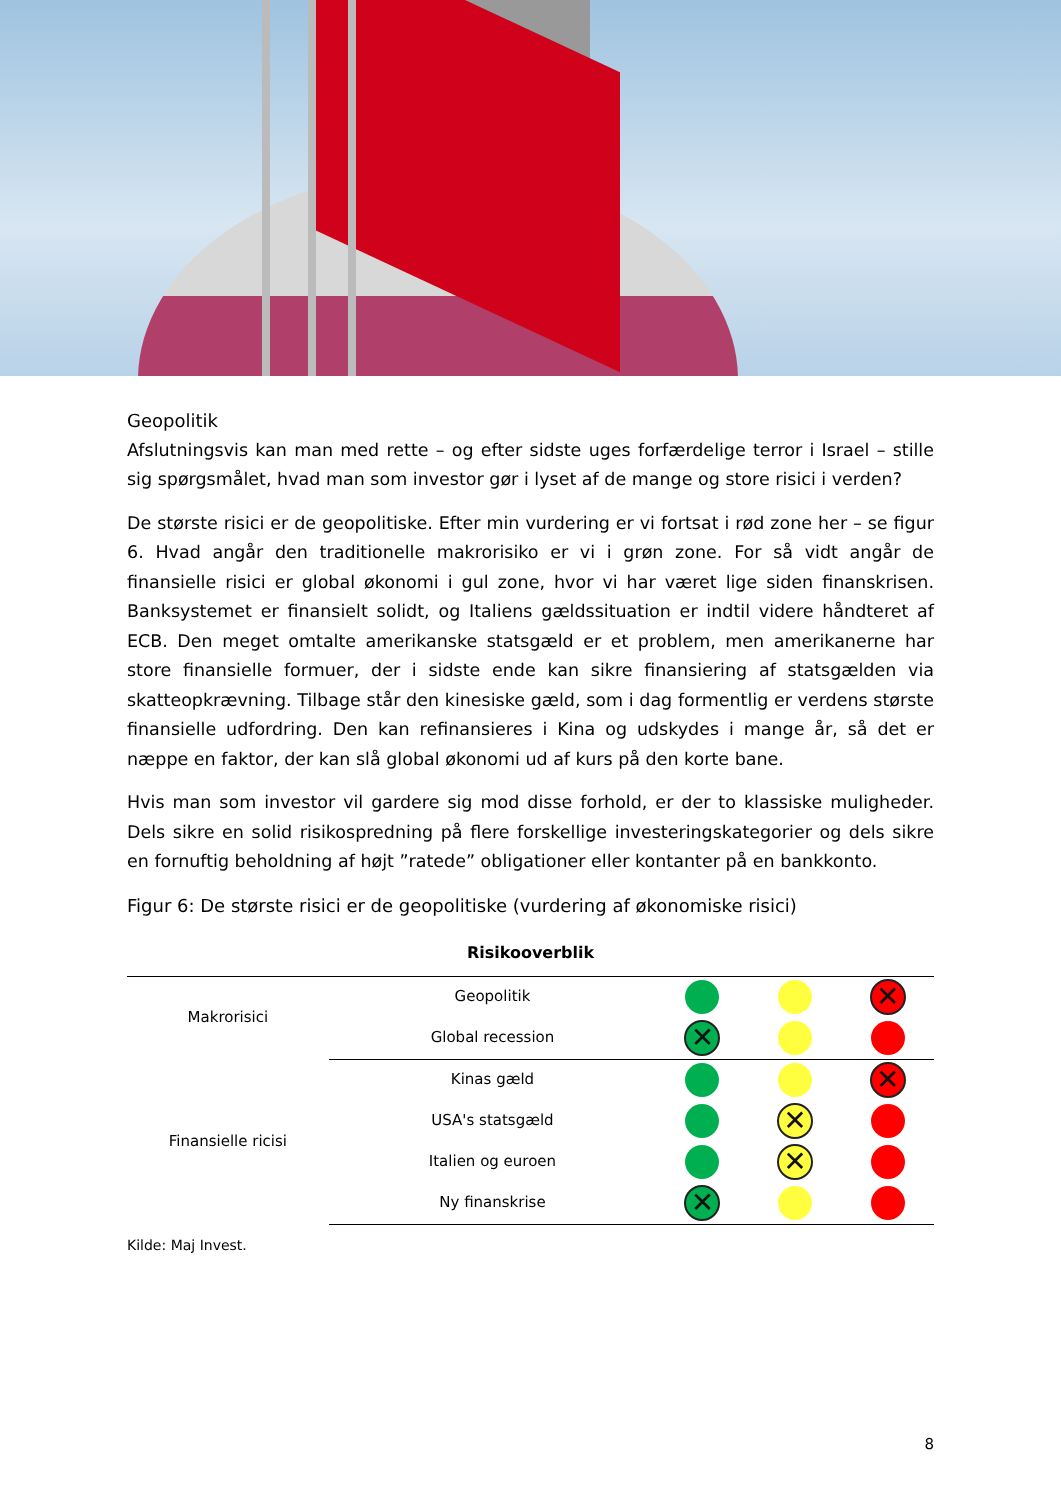Geopolitik
Afslutningsvis kan man med rette – og efter sidste uges forfærdelige terror i Israel – stille sig spørgsmålet, hvad man som investor gør i lyset af de mange og store risici i verden?
De største risici er de geopolitiske. Efter min vurdering er vi fortsat i rød zone her – se figur 6. Hvad angår den traditionelle makrorisiko er vi i grøn zone. For så vidt angår de finansielle risici er global økonomi i gul zone, hvor vi har været lige siden finanskrisen. Banksystemet er finansielt solidt, og Italiens gældssituation er indtil videre håndteret af ECB. Den meget omtalte amerikanske statsgæld er et problem, men amerikanerne har store finansielle formuer, der i sidste ende kan sikre finansiering af statsgælden via skatteopkrævning. Tilbage står den kinesiske gæld, som i dag formentlig er verdens største finansielle udfordring. Den kan refinansieres i Kina og udskydes i mange år, så det er næppe en faktor, der kan slå global økonomi ud af kurs på den korte bane.
Hvis man som investor vil gardere sig mod disse forhold, er der to klassiske muligheder. Dels sikre en solid risikospredning på flere forskellige investeringskategorier og dels sikre en fornuftig beholdning af højt ”ratede” obligationer eller kontanter på en bankkonto.
Figur 6: De største risici er de geopolitiske (vurdering af økonomiske risici)
Risikooverblik
| Makrorisici | Geopolitik | | | ✕ |
| | Global recession | ✕ | | |
| Finansielle ricisi | Kinas gæld | | | ✕ |
| | USA's statsgæld | | ✕ | |
| | Italien og euroen | | ✕ | |
| | Ny finanskrise | ✕ | | |
Kilde: Maj Invest.
8